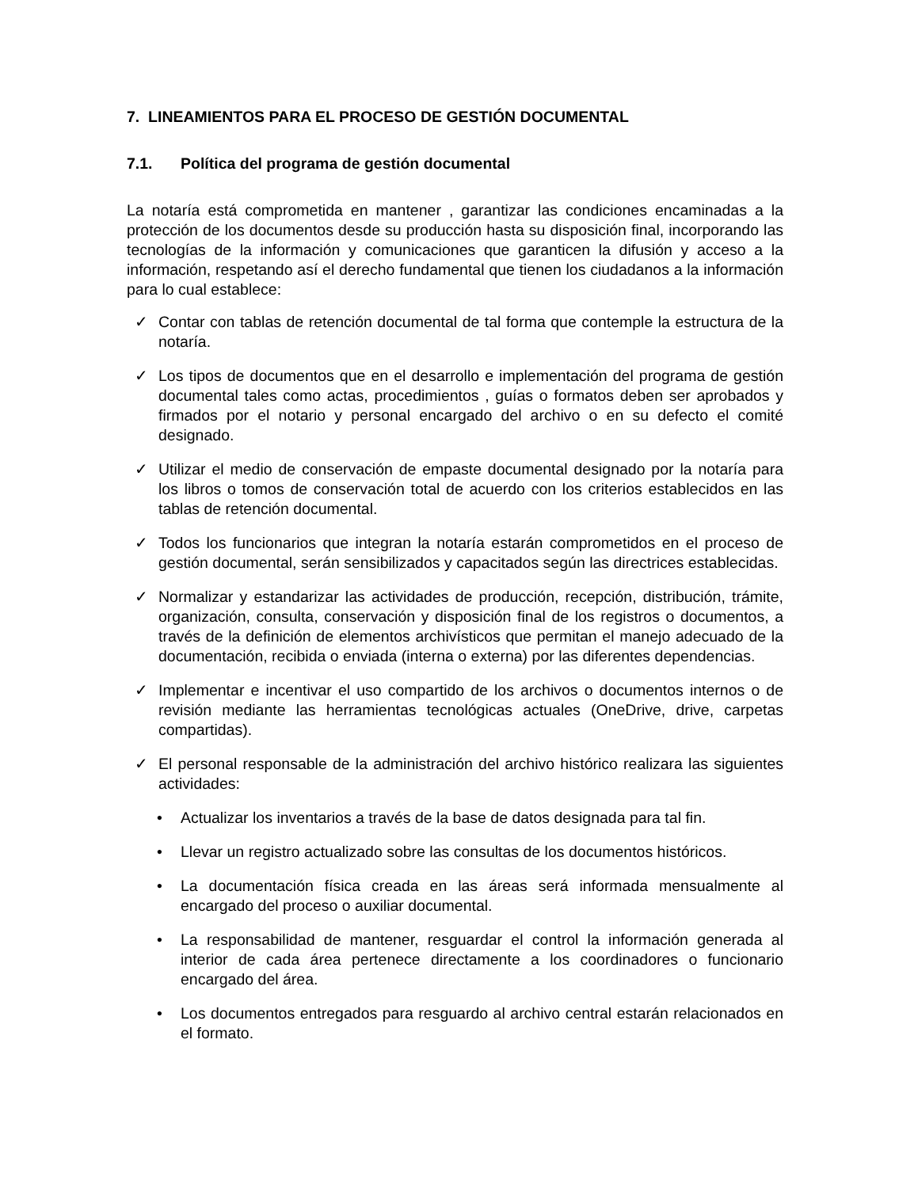7. LINEAMIENTOS PARA EL PROCESO DE GESTIÓN DOCUMENTAL
7.1. Política del programa de gestión documental
La notaría está comprometida en mantener , garantizar las condiciones encaminadas a la protección de los documentos desde su producción hasta su disposición final, incorporando las tecnologías de la información y comunicaciones que garanticen la difusión y acceso a la información, respetando así el derecho fundamental que tienen los ciudadanos a la información para lo cual establece:
✓ Contar con tablas de retención documental de tal forma que contemple la estructura de la notaría.
✓ Los tipos de documentos que en el desarrollo e implementación del programa de gestión documental tales como actas, procedimientos , guías o formatos deben ser aprobados y firmados por el notario y personal encargado del archivo o en su defecto el comité designado.
✓ Utilizar el medio de conservación de empaste documental designado por la notaría para los libros o tomos de conservación total de acuerdo con los criterios establecidos en las tablas de retención documental.
✓ Todos los funcionarios que integran la notaría estarán comprometidos en el proceso de gestión documental, serán sensibilizados y capacitados según las directrices establecidas.
✓ Normalizar y estandarizar las actividades de producción, recepción, distribución, trámite, organización, consulta, conservación y disposición final de los registros o documentos, a través de la definición de elementos archivísticos que permitan el manejo adecuado de la documentación, recibida o enviada (interna o externa) por las diferentes dependencias.
✓ Implementar e incentivar el uso compartido de los archivos o documentos internos o de revisión mediante las herramientas tecnológicas actuales (OneDrive, drive, carpetas compartidas).
✓ El personal responsable de la administración del archivo histórico realizara las siguientes actividades:
• Actualizar los inventarios a través de la base de datos designada para tal fin.
• Llevar un registro actualizado sobre las consultas de los documentos históricos.
• La documentación física creada en las áreas será informada mensualmente al encargado del proceso o auxiliar documental.
• La responsabilidad de mantener, resguardar el control la información generada al interior de cada área pertenece directamente a los coordinadores o funcionario encargado del área.
• Los documentos entregados para resguardo al archivo central estarán relacionados en el formato.